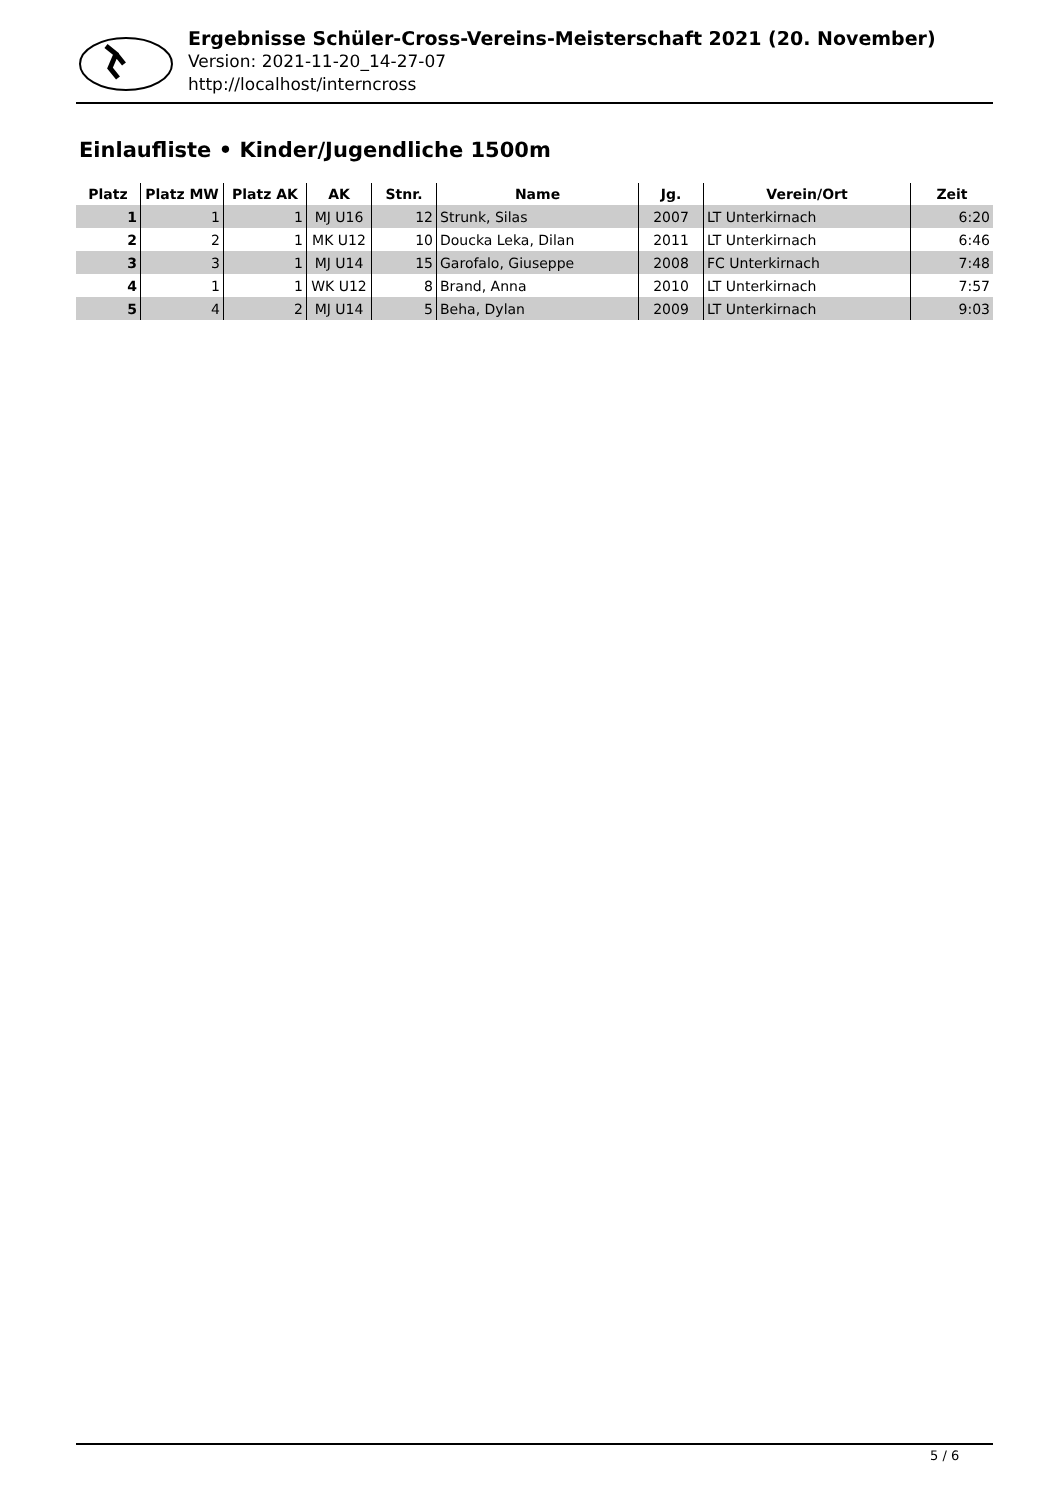Ergebnisse Schüler-Cross-Vereins-Meisterschaft 2021 (20. November)
Version: 2021-11-20_14-27-07
http://localhost/interncross
Einlaufliste • Kinder/Jugendliche 1500m
| Platz | Platz MW | Platz AK | AK | Stnr. | Name | Jg. | Verein/Ort | Zeit |
| --- | --- | --- | --- | --- | --- | --- | --- | --- |
| 1 | 1 | 1 | MJ U16 | 12 | Strunk, Silas | 2007 | LT Unterkirnach | 6:20 |
| 2 | 2 | 1 | MK U12 | 10 | Doucka Leka, Dilan | 2011 | LT Unterkirnach | 6:46 |
| 3 | 3 | 1 | MJ U14 | 15 | Garofalo, Giuseppe | 2008 | FC Unterkirnach | 7:48 |
| 4 | 1 | 1 | WK U12 | 8 | Brand, Anna | 2010 | LT Unterkirnach | 7:57 |
| 5 | 4 | 2 | MJ U14 | 5 | Beha, Dylan | 2009 | LT Unterkirnach | 9:03 |
5 / 6